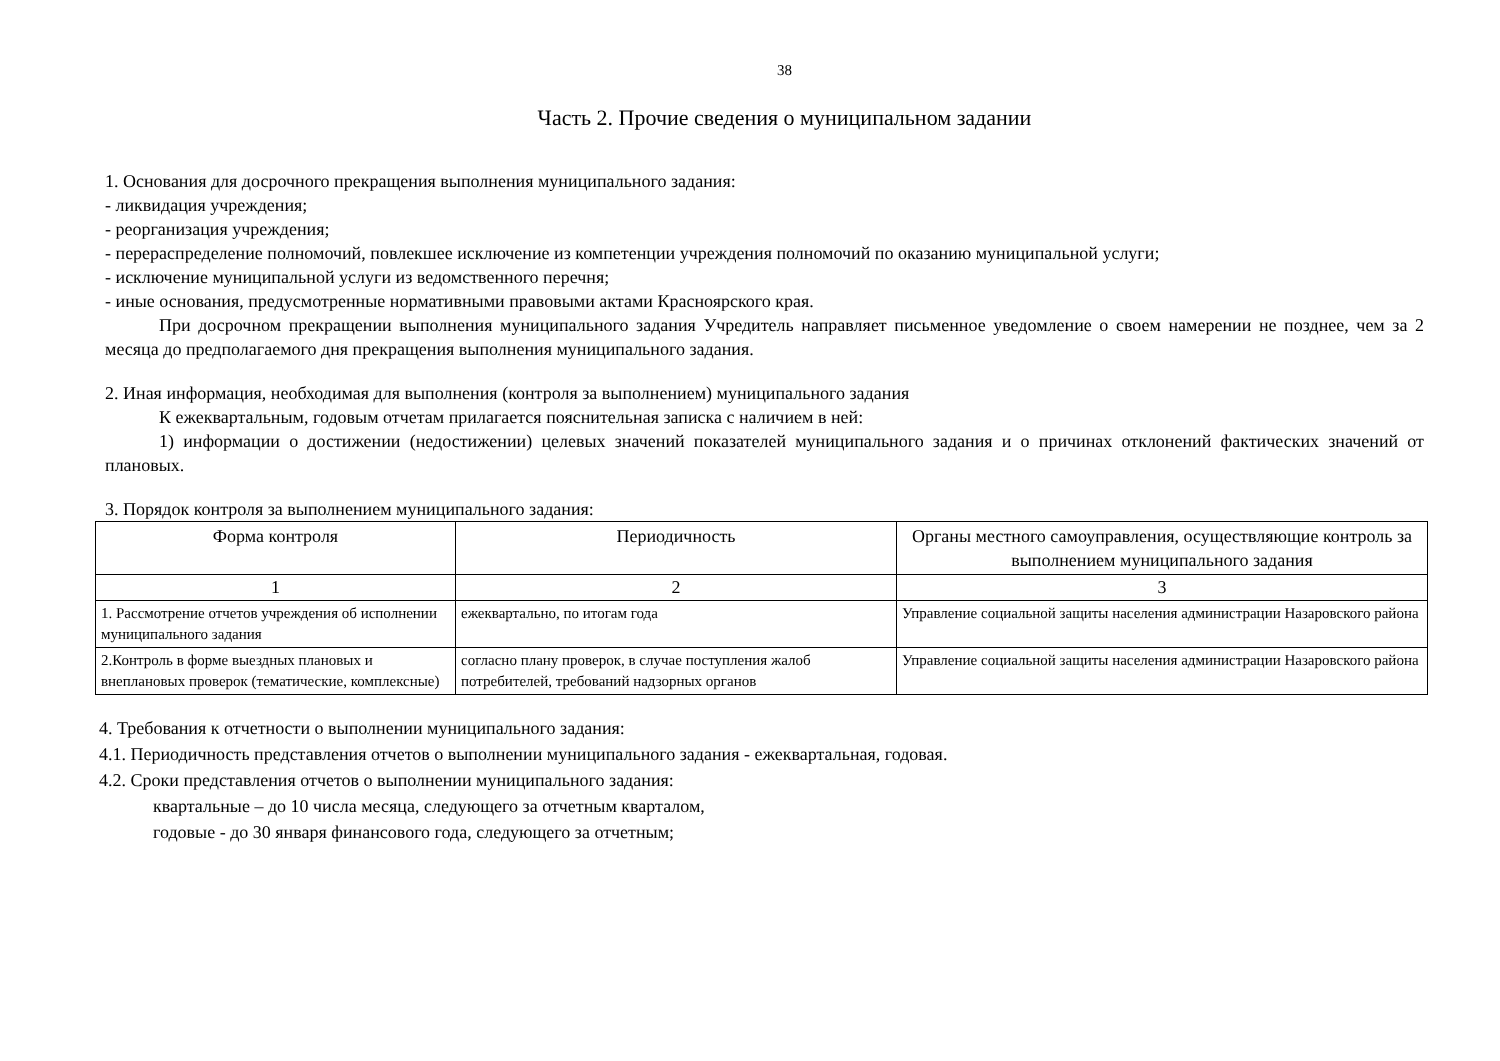38
Часть 2. Прочие сведения о муниципальном задании
1. Основания для досрочного прекращения выполнения муниципального задания:
- ликвидация учреждения;
- реорганизация учреждения;
- перераспределение полномочий, повлекшее исключение из компетенции учреждения полномочий по оказанию муниципальной услуги;
- исключение муниципальной услуги из ведомственного перечня;
- иные основания, предусмотренные нормативными правовыми актами Красноярского края.
При досрочном прекращении выполнения муниципального задания Учредитель направляет письменное уведомление о своем намерении не позднее, чем за 2 месяца до предполагаемого дня прекращения выполнения муниципального задания.
2. Иная информация, необходимая для выполнения (контроля за выполнением) муниципального задания
К ежеквартальным, годовым отчетам прилагается пояснительная записка с наличием в ней:
1) информации о достижении (недостижении) целевых значений показателей муниципального задания и о причинах отклонений фактических значений от плановых.
3. Порядок контроля за выполнением муниципального задания:
| Форма контроля | Периодичность | Органы местного самоуправления, осуществляющие контроль за выполнением муниципального задания |
| --- | --- | --- |
| 1 | 2 | 3 |
| 1. Рассмотрение отчетов учреждения об исполнении муниципального задания | ежеквартально, по итогам года | Управление социальной защиты населения администрации Назаровского района |
| 2.Контроль в форме выездных плановых и внеплановых проверок (тематические, комплексные) | согласно плану проверок, в случае поступления жалоб потребителей, требований надзорных органов | Управление социальной защиты населения администрации Назаровского района |
4. Требования к отчетности о выполнении муниципального задания:
4.1. Периодичность представления отчетов о выполнении муниципального задания - ежеквартальная, годовая.
4.2. Сроки представления отчетов о выполнении муниципального задания:
квартальные – до 10 числа месяца, следующего за отчетным кварталом,
годовые - до 30 января финансового года, следующего за отчетным;